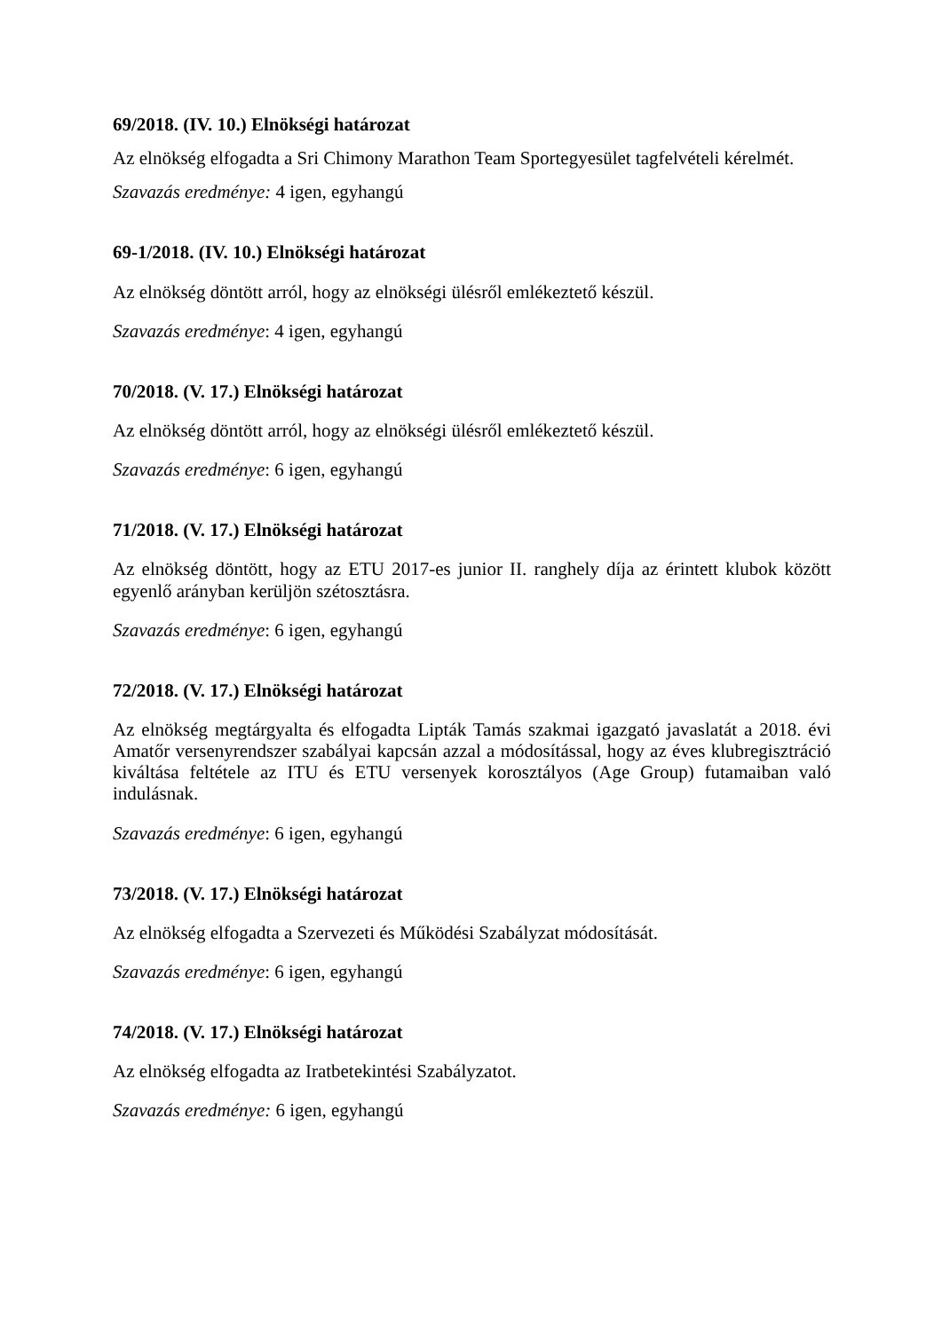69/2018. (IV. 10.) Elnökségi határozat
Az elnökség elfogadta a Sri Chimony Marathon Team Sportegyesület tagfelvételi kérelmét.
Szavazás eredménye: 4 igen, egyhangú
69-1/2018. (IV. 10.) Elnökségi határozat
Az elnökség döntött arról, hogy az elnökségi ülésről emlékeztető készül.
Szavazás eredménye: 4 igen, egyhangú
70/2018. (V. 17.) Elnökségi határozat
Az elnökség döntött arról, hogy az elnökségi ülésről emlékeztető készül.
Szavazás eredménye: 6 igen, egyhangú
71/2018. (V. 17.) Elnökségi határozat
Az elnökség döntött, hogy az ETU 2017-es junior II. ranghely díja az érintett klubok között egyenlő arányban kerüljön szétosztásra.
Szavazás eredménye: 6 igen, egyhangú
72/2018. (V. 17.) Elnökségi határozat
Az elnökség megtárgyalta és elfogadta Lipták Tamás szakmai igazgató javaslatát a 2018. évi Amatőr versenyrendszer szabályai kapcsán azzal a módosítással, hogy az éves klubregisztráció kiváltása feltétele az ITU és ETU versenyek korosztályos (Age Group) futamaiban való indulásnak.
Szavazás eredménye: 6 igen, egyhangú
73/2018. (V. 17.) Elnökségi határozat
Az elnökség elfogadta a Szervezeti és Működési Szabályzat módosítását.
Szavazás eredménye: 6 igen, egyhangú
74/2018. (V. 17.) Elnökségi határozat
Az elnökség elfogadta az Iratbetekintési Szabályzatot.
Szavazás eredménye: 6 igen, egyhangú